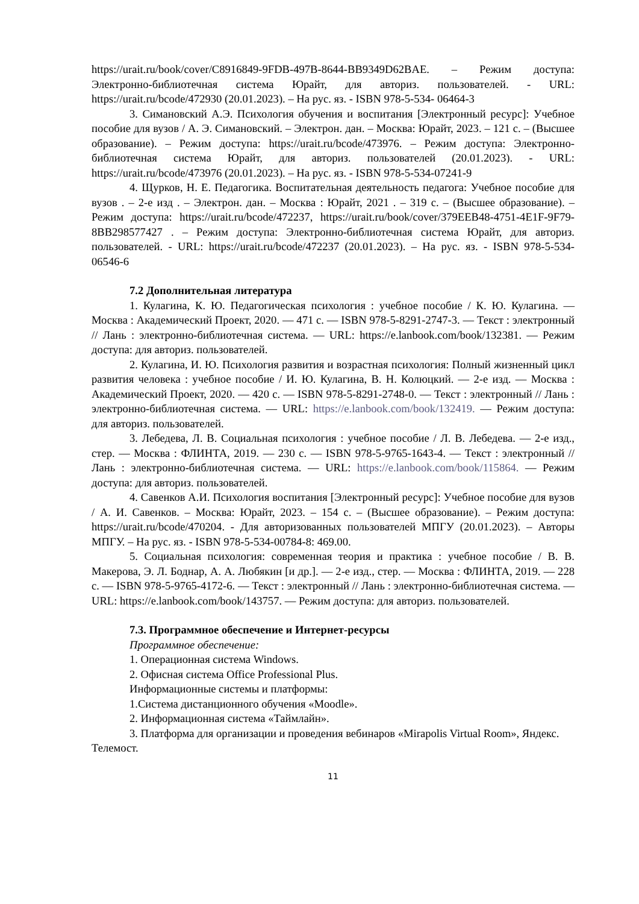https://urait.ru/book/cover/C8916849-9FDB-497B-8644-BB9349D62BAE. – Режим доступа: Электронно-библиотечная система Юрайт, для авториз. пользователей. - URL: https://urait.ru/bcode/472930 (20.01.2023). – На рус. яз. - ISBN 978-5-534- 06464-3
3. Симановский А.Э. Психология обучения и воспитания [Электронный ресурс]: Учебное пособие для вузов / А. Э. Симановский. – Электрон. дан. – Москва: Юрайт, 2023. – 121 с. – (Высшее образование). – Режим доступа: https://urait.ru/bcode/473976. – Режим доступа: Электронно-библиотечная система Юрайт, для авториз. пользователей (20.01.2023). - URL: https://urait.ru/bcode/473976 (20.01.2023). – На рус. яз. - ISBN 978-5-534-07241-9
4. Щурков, Н. Е. Педагогика. Воспитательная деятельность педагога: Учебное пособие для вузов . – 2-е изд . – Электрон. дан. – Москва : Юрайт, 2021 . – 319 с. – (Высшее образование). – Режим доступа: https://urait.ru/bcode/472237, https://urait.ru/book/cover/379EEB48-4751-4E1F-9F79-8BB298577427 . – Режим доступа: Электронно-библиотечная система Юрайт, для авториз. пользователей. - URL: https://urait.ru/bcode/472237 (20.01.2023). – На рус. яз. - ISBN 978-5-534- 06546-6
7.2 Дополнительная литература
1. Кулагина, К. Ю. Педагогическая психология : учебное пособие / К. Ю. Кулагина. — Москва : Академический Проект, 2020. — 471 с. — ISBN 978-5-8291-2747-3. — Текст : электронный // Лань : электронно-библиотечная система. — URL: https://e.lanbook.com/book/132381. — Режим доступа: для авториз. пользователей.
2. Кулагина, И. Ю. Психология развития и возрастная психология: Полный жизненный цикл развития человека : учебное пособие / И. Ю. Кулагина, В. Н. Колюцкий. — 2-е изд. — Москва : Академический Проект, 2020. — 420 с. — ISBN 978-5-8291-2748-0. — Текст : электронный // Лань : электронно-библиотечная система. — URL: https://e.lanbook.com/book/132419. — Режим доступа: для авториз. пользователей.
3. Лебедева, Л. В. Социальная психология : учебное пособие / Л. В. Лебедева. — 2-е изд., стер. — Москва : ФЛИНТА, 2019. — 230 с. — ISBN 978-5-9765-1643-4. — Текст : электронный // Лань : электронно-библиотечная система. — URL: https://e.lanbook.com/book/115864. — Режим доступа: для авториз. пользователей.
4. Савенков А.И. Психология воспитания [Электронный ресурс]: Учебное пособие для вузов / А. И. Савенков. – Москва: Юрайт, 2023. – 154 с. – (Высшее образование). – Режим доступа: https://urait.ru/bcode/470204. - Для авторизованных пользователей МПГУ (20.01.2023). – Авторы МПГУ. – На рус. яз. - ISBN 978-5-534-00784-8: 469.00.
5. Социальная психология: современная теория и практика : учебное пособие / В. В. Макерова, Э. Л. Боднар, А. А. Любякин [и др.]. — 2-е изд., стер. — Москва : ФЛИНТА, 2019. — 228 с. — ISBN 978-5-9765-4172-6. — Текст : электронный // Лань : электронно-библиотечная система. — URL: https://e.lanbook.com/book/143757. — Режим доступа: для авториз. пользователей.
7.3. Программное обеспечение и Интернет-ресурсы
Программное обеспечение:
1. Операционная система Windows.
2. Офисная система Office Professional Plus.
Информационные системы и платформы:
1.Система дистанционного обучения «Moodle».
2. Информационная система «Таймлайн».
3. Платформа для организации и проведения вебинаров «Mirapolis Virtual Room», Яндекс. Телемост.
11